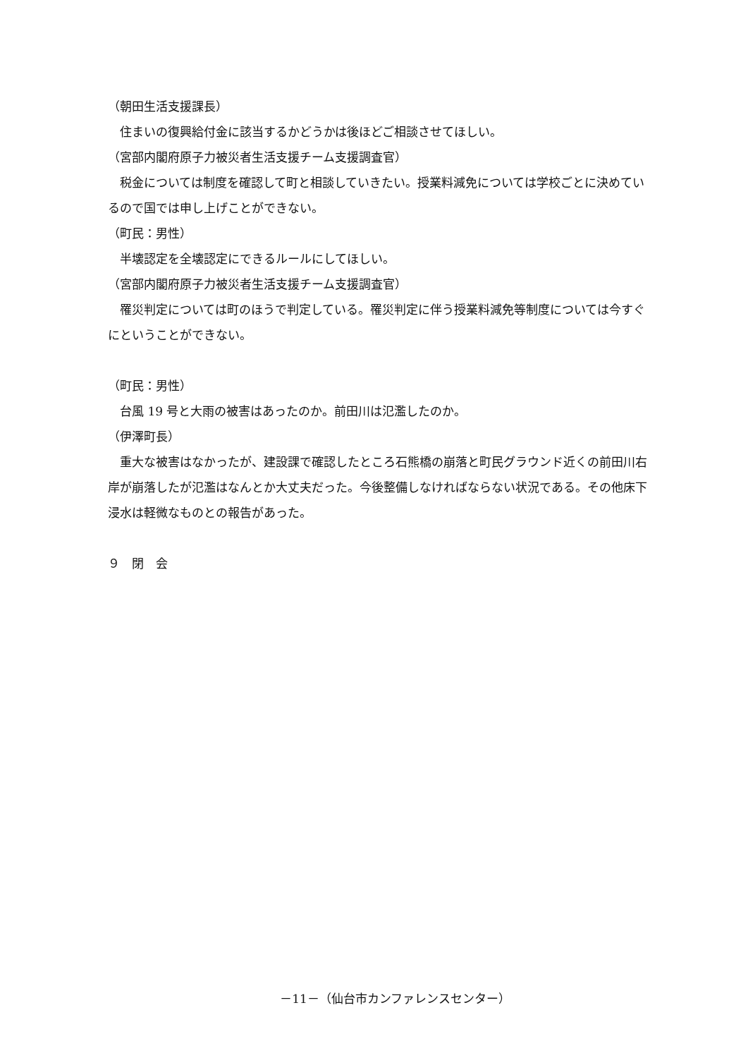（朝田生活支援課長）
　住まいの復興給付金に該当するかどうかは後ほどご相談させてほしい。
（宮部内閣府原子力被災者生活支援チーム支援調査官）
　税金については制度を確認して町と相談していきたい。授業料減免については学校ごとに決めているので国では申し上げことができない。
（町民：男性）
　半壊認定を全壊認定にできるルールにしてほしい。
（宮部内閣府原子力被災者生活支援チーム支援調査官）
　罹災判定については町のほうで判定している。罹災判定に伴う授業料減免等制度については今すぐにということができない。
（町民：男性）
　台風 19 号と大雨の被害はあったのか。前田川は氾濫したのか。
（伊澤町長）
　重大な被害はなかったが、建設課で確認したところ石熊橋の崩落と町民グラウンド近くの前田川右岸が崩落したが氾濫はなんとか大丈夫だった。今後整備しなければならない状況である。その他床下浸水は軽微なものとの報告があった。
９　閉　会
－11－（仙台市カンファレンスセンター）